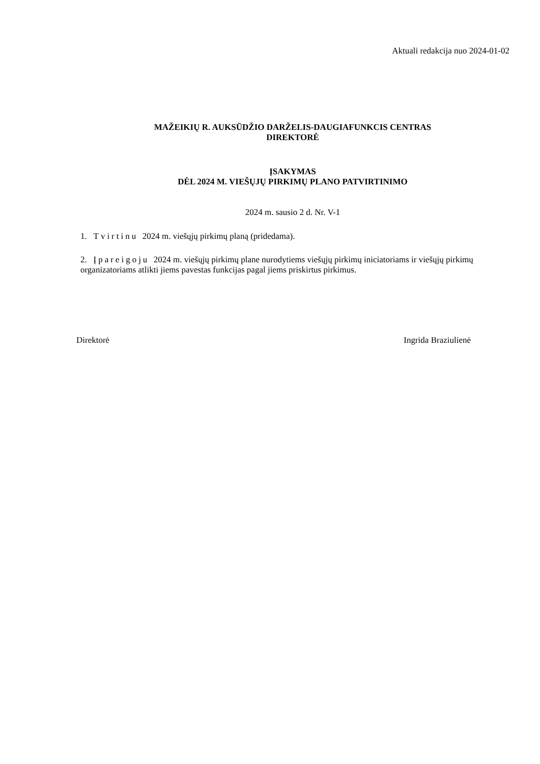Aktuali redakcija nuo 2024-01-02
MAŽEIKIŲ R. AUKSŪDŽIO DARŽELIS-DAUGIAFUNKCIS CENTRAS
DIREKTORĖ
ĮSAKYMAS
DĖL 2024 M. VIEŠŲJŲ PIRKIMŲ PLANO PATVIRTINIMO
2024 m. sausio 2 d. Nr. V-1
1. Tvirtinu 2024 m. viešųjų pirkimų planą (pridedama).
2. Įpareigoju 2024 m. viešųjų pirkimų plane nurodytiems viešųjų pirkimų iniciatoriams ir viešųjų pirkimų organizatoriams atlikti jiems pavestas funkcijas pagal jiems priskirtus pirkimus.
Direktorė Ingrida Braziulienė